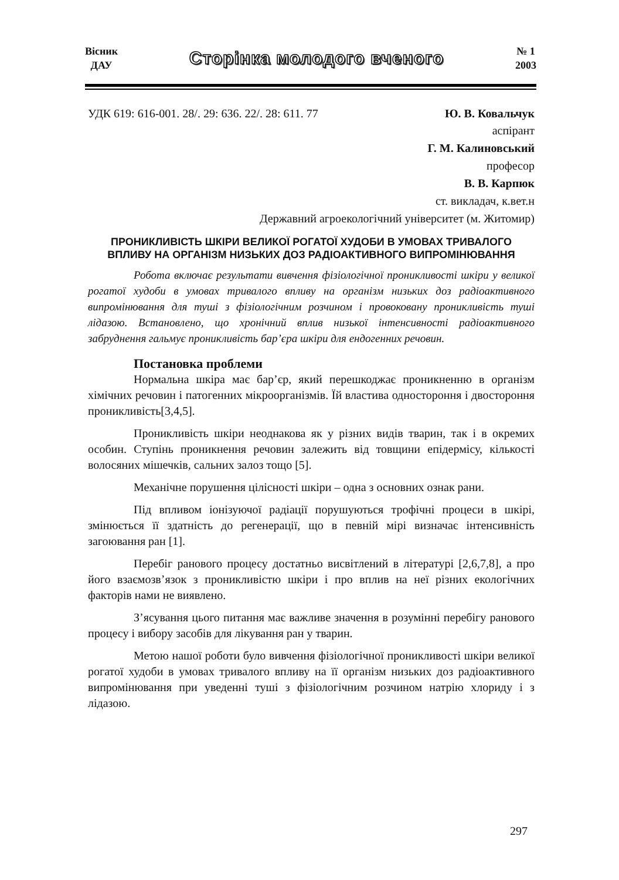Вісник
ДАУ
Сторінка молодого вченого
№ 1
2003
УДК 619: 616-001. 28/. 29: 636. 22/. 28: 611. 77 Ю. В. Ковальчук
аспірант
Г. М. Калиновський
професор
В. В. Карпюк
ст. викладач, к.вет.н
Державний агроекологічний університет (м. Житомир)
ПРОНИКЛИВІСТЬ ШКІРИ ВЕЛИКОЇ РОГАТОЇ ХУДОБИ В УМОВАХ ТРИВАЛОГО ВПЛИВУ НА ОРГАНІЗМ НИЗЬКИХ ДОЗ РАДІОАКТИВНОГО ВИПРОМІНЮВАННЯ
Робота включає результати вивчення фізіологічної проникливості шкіри у великої рогатої худоби в умовах тривалого впливу на організм низьких доз радіоактивного випромінювання для туші з фізіологічним розчином і провоковану проникливість туші лідазою. Встановлено, що хронічний вплив низької інтенсивності радіоактивного забруднення гальмує проникливість бар’єра шкіри для ендогенних речовин.
Постановка проблеми
Нормальна шкіра має бар’єр, який перешкоджає проникненню в організм хімічних речовин і патогенних мікроорганізмів. Їй властива одностороння і двостороння проникливість[3,4,5].
Проникливість шкіри неоднакова як у різних видів тварин, так і в окремих особин. Ступінь проникнення речовин залежить від товщини епідермісу, кількості волосяних мішечків, сальних залоз тощо [5].
Механічне порушення цілісності шкіри – одна з основних ознак рани.
Під впливом іонізуючої радіації порушуються трофічні процеси в шкірі, змінюється її здатність до регенерації, що в певній мірі визначає інтенсивність загоювання ран [1].
Перебіг ранового процесу достатньо висвітлений в літературі [2,6,7,8], а про його взаємозв’язок з проникливістю шкіри і про вплив на неї різних екологічних факторів нами не виявлено.
З’ясування цього питання має важливе значення в розумінні перебігу ранового процесу і вибору засобів для лікування ран у тварин.
Метою нашої роботи було вивчення фізіологічної проникливості шкіри великої рогатої худоби в умовах тривалого впливу на її організм низьких доз радіоактивного випромінювання при уведенні туші з фізіологічним розчином натрію хлориду і з лідазою.
297